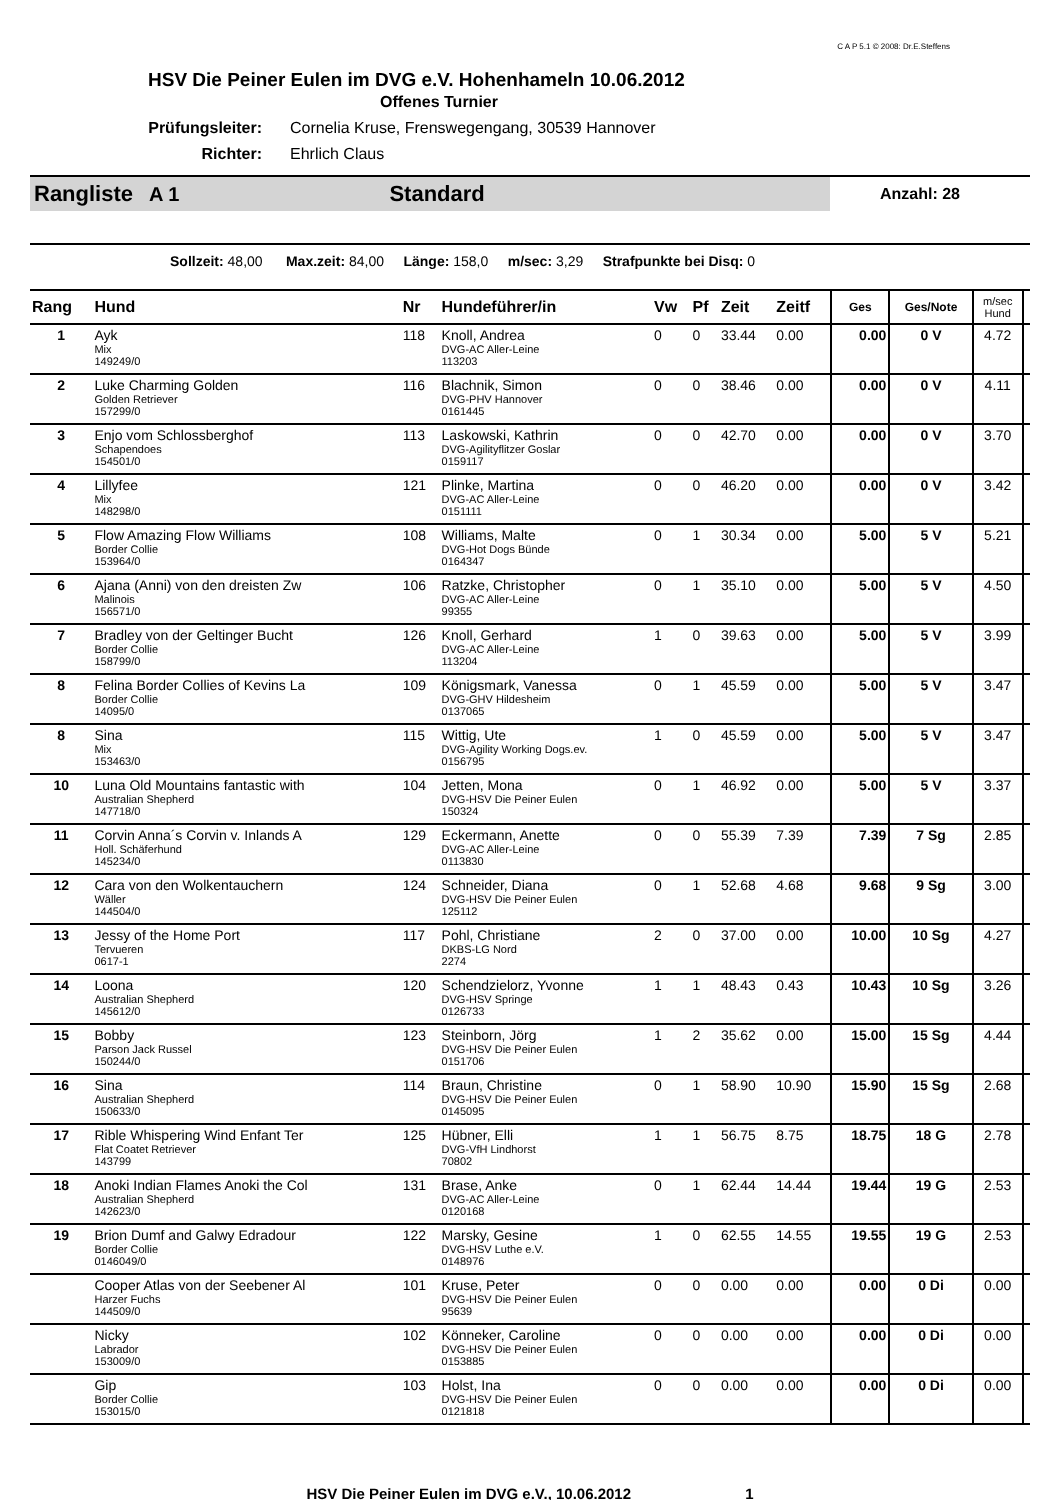C A P 5.1 © 2008: Dr.E.Steffens
HSV Die Peiner Eulen im DVG e.V. Hohenhameln 10.06.2012
Offenes Turnier
Prüfungsleiter: Cornelia Kruse, Frenswegengang, 30539 Hannover
Richter: Ehrlich Claus
Rangliste A 1 Standard
Anzahl: 28
Sollzeit: 48,00 Max.zeit: 84,00 Länge: 158,0 m/sec: 3,29 Strafpunkte bei Disq: 0
| Rang | Hund | Nr | Hundeführer/in | Vw | Pf | Zeit | Zeitf | Ges | Ges/Note | m/sec Hund | |
| --- | --- | --- | --- | --- | --- | --- | --- | --- | --- | --- | --- |
| 1 | Ayk Mix 149249/0 | 118 | Knoll, Andrea DVG-AC Aller-Leine 113203 | 0 | 0 | 33.44 | 0.00 | 0.00 | 0 V | 4.72 | |
| 2 | Luke Charming Golden Golden Retriever 157299/0 | 116 | Blachnik, Simon DVG-PHV Hannover 0161445 | 0 | 0 | 38.46 | 0.00 | 0.00 | 0 V | 4.11 | |
| 3 | Enjo vom Schlossberghof Schapendoes 154501/0 | 113 | Laskowski, Kathrin DVG-Agilityflitzer Goslar 0159117 | 0 | 0 | 42.70 | 0.00 | 0.00 | 0 V | 3.70 | |
| 4 | Lillyfee Mix 148298/0 | 121 | Plinke, Martina DVG-AC Aller-Leine 0151111 | 0 | 0 | 46.20 | 0.00 | 0.00 | 0 V | 3.42 | |
| 5 | Flow Amazing Flow Williams Border Collie 153964/0 | 108 | Williams, Malte DVG-Hot Dogs Bünde 0164347 | 0 | 1 | 30.34 | 0.00 | 5.00 | 5 V | 5.21 | |
| 6 | Ajana (Anni) von den dreisten Zw Malinois 156571/0 | 106 | Ratzke, Christopher DVG-AC Aller-Leine 99355 | 0 | 1 | 35.10 | 0.00 | 5.00 | 5 V | 4.50 | |
| 7 | Bradley von der Geltinger Bucht Border Collie 158799/0 | 126 | Knoll, Gerhard DVG-AC Aller-Leine 113204 | 1 | 0 | 39.63 | 0.00 | 5.00 | 5 V | 3.99 | |
| 8 | Felina Border Collies of Kevins La Border Collie 14095/0 | 109 | Königsmark, Vanessa DVG-GHV Hildesheim 0137065 | 0 | 1 | 45.59 | 0.00 | 5.00 | 5 V | 3.47 | |
| 8 | Sina Mix 153463/0 | 115 | Wittig, Ute DVG-Agility Working Dogs.ev. 0156795 | 1 | 0 | 45.59 | 0.00 | 5.00 | 5 V | 3.47 | |
| 10 | Luna Old Mountains fantastic with Australian Shepherd 147718/0 | 104 | Jetten, Mona DVG-HSV Die Peiner Eulen 150324 | 0 | 1 | 46.92 | 0.00 | 5.00 | 5 V | 3.37 | |
| 11 | Corvin Anna´s Corvin v. Inlands A Holl. Schäferhund 145234/0 | 129 | Eckermann, Anette DVG-AC Aller-Leine 0113830 | 0 | 0 | 55.39 | 7.39 | 7.39 | 7 Sg | 2.85 | |
| 12 | Cara von den Wolkentauchern Wäller 144504/0 | 124 | Schneider, Diana DVG-HSV Die Peiner Eulen 125112 | 0 | 1 | 52.68 | 4.68 | 9.68 | 9 Sg | 3.00 | |
| 13 | Jessy of the Home Port Tervueren 0617-1 | 117 | Pohl, Christiane DKBS-LG Nord 2274 | 2 | 0 | 37.00 | 0.00 | 10.00 | 10 Sg | 4.27 | |
| 14 | Loona Australian Shepherd 145612/0 | 120 | Schendzielorz, Yvonne DVG-HSV Springe 0126733 | 1 | 1 | 48.43 | 0.43 | 10.43 | 10 Sg | 3.26 | |
| 15 | Bobby Parson Jack Russel 150244/0 | 123 | Steinborn, Jörg DVG-HSV Die Peiner Eulen 0151706 | 1 | 2 | 35.62 | 0.00 | 15.00 | 15 Sg | 4.44 | |
| 16 | Sina Australian Shepherd 150633/0 | 114 | Braun, Christine DVG-HSV Die Peiner Eulen 0145095 | 0 | 1 | 58.90 | 10.90 | 15.90 | 15 Sg | 2.68 | |
| 17 | Rible Whispering Wind Enfant Ter Flat Coatet Retriever 143799 | 125 | Hübner, Elli DVG-VfH Lindhorst 70802 | 1 | 1 | 56.75 | 8.75 | 18.75 | 18 G | 2.78 | |
| 18 | Anoki Indian Flames Anoki the Col Australian Shepherd 142623/0 | 131 | Brase, Anke DVG-AC Aller-Leine 0120168 | 0 | 1 | 62.44 | 14.44 | 19.44 | 19 G | 2.53 | |
| 19 | Brion Dumf and Galwy Edradour Border Collie 0146049/0 | 122 | Marsky, Gesine DVG-HSV Luthe e.V. 0148976 | 1 | 0 | 62.55 | 14.55 | 19.55 | 19 G | 2.53 | |
| | Cooper Atlas von der Seebener Al Harzer Fuchs 144509/0 | 101 | Kruse, Peter DVG-HSV Die Peiner Eulen 95639 | 0 | 0 | 0.00 | 0.00 | 0.00 | 0 Di | 0.00 | |
| | Nicky Labrador 153009/0 | 102 | Könneker, Caroline DVG-HSV Die Peiner Eulen 0153885 | 0 | 0 | 0.00 | 0.00 | 0.00 | 0 Di | 0.00 | |
| | Gip Border Collie 153015/0 | 103 | Holst, Ina DVG-HSV Die Peiner Eulen 0121818 | 0 | 0 | 0.00 | 0.00 | 0.00 | 0 Di | 0.00 | |
HSV Die Peiner Eulen im DVG e.V., 10.06.2012 1